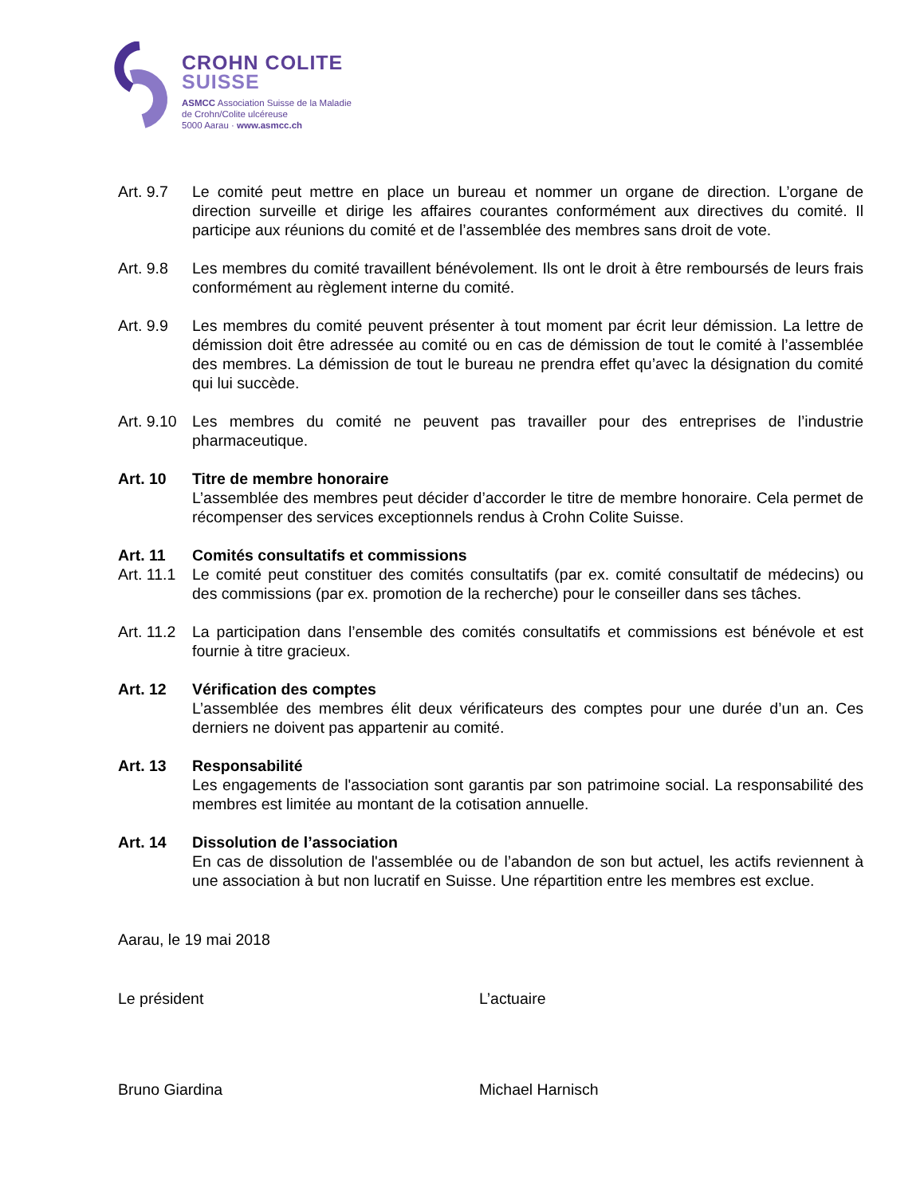CROHN COLITE
SUISSE
ASMCC Association Suisse de la Maladie
de Crohn/Colite ulcéreuse
5000 Aarau · www.asmcc.ch
Art. 9.7
Le comité peut mettre en place un bureau et nommer un organe de direction. L’organe de direction surveille et dirige les affaires courantes conformément aux directives du comité. Il participe aux réunions du comité et de l’assemblée des membres sans droit de vote.
Art. 9.8
Les membres du comité travaillent bénévolement. Ils ont le droit à être remboursés de leurs frais conformément au règlement interne du comité.
Art. 9.9
Les membres du comité peuvent présenter à tout moment par écrit leur démission. La lettre de démission doit être adressée au comité ou en cas de démission de tout le comité à l’assemblée des membres. La démission de tout le bureau ne prendra effet qu’avec la désignation du comité qui lui succède.
Art. 9.10
Les membres du comité ne peuvent pas travailler pour des entreprises de l’industrie pharmaceutique.
Art. 10 Titre de membre honoraire
L’assemblée des membres peut décider d’accorder le titre de membre honoraire. Cela permet de récompenser des services exceptionnels rendus à Crohn Colite Suisse.
Art. 11 Comités consultatifs et commissions
Art. 11.1
Le comité peut constituer des comités consultatifs (par ex. comité consultatif de médecins) ou des commissions (par ex. promotion de la recherche) pour le conseiller dans ses tâches.
Art. 11.2
La participation dans l’ensemble des comités consultatifs et commissions est bénévole et est fournie à titre gracieux.
Art. 12 Vérification des comptes
L’assemblée des membres élit deux vérificateurs des comptes pour une durée d’un an. Ces derniers ne doivent pas appartenir au comité.
Art. 13 Responsabilité
Les engagements de l'association sont garantis par son patrimoine social. La responsabilité des membres est limitée au montant de la cotisation annuelle.
Art. 14 Dissolution de l’association
En cas de dissolution de l'assemblée ou de l’abandon de son but actuel, les actifs reviennent à une association à but non lucratif en Suisse. Une répartition entre les membres est exclue.
Aarau, le 19 mai 2018
Le président L’actuaire
Bruno Giardina Michael Harnisch